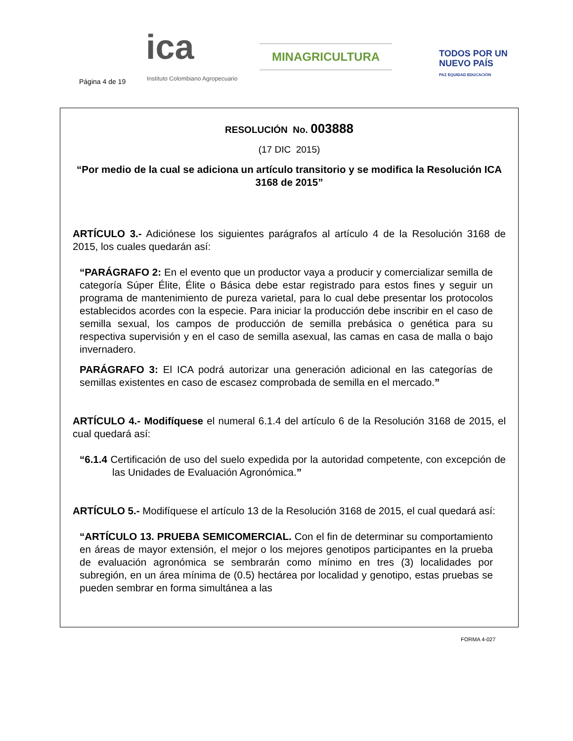Página 4 de 19
ica
Instituto Colombiano Agropecuario
MINAGRICULTURA
TODOS POR UN
NUEVO PAÍS
PAZ EQUIDAD EDUCACIÓN
RESOLUCIÓN No. 003888
(17 DIC 2015)
“Por medio de la cual se adiciona un artículo transitorio y se modifica la Resolución ICA 3168 de 2015”
ARTÍCULO 3.- Adiciónese los siguientes parágrafos al artículo 4 de la Resolución 3168 de 2015, los cuales quedarán así:
“PARÁGRAFO 2: En el evento que un productor vaya a producir y comercializar semilla de categoría Súper Élite, Élite o Básica debe estar registrado para estos fines y seguir un programa de mantenimiento de pureza varietal, para lo cual debe presentar los protocolos establecidos acordes con la especie. Para iniciar la producción debe inscribir en el caso de semilla sexual, los campos de producción de semilla prebásica o genética para su respectiva supervisión y en el caso de semilla asexual, las camas en casa de malla o bajo invernadero.
PARÁGRAFO 3: El ICA podrá autorizar una generación adicional en las categorías de semillas existentes en caso de escasez comprobada de semilla en el mercado.”
ARTÍCULO 4.- Modifíquese el numeral 6.1.4 del artículo 6 de la Resolución 3168 de 2015, el cual quedará así:
“6.1.4 Certificación de uso del suelo expedida por la autoridad competente, con excepción de las Unidades de Evaluación Agronómica.”
ARTÍCULO 5.- Modifíquese el artículo 13 de la Resolución 3168 de 2015, el cual quedará así:
“ARTÍCULO 13. PRUEBA SEMICOMERCIAL. Con el fin de determinar su comportamiento en áreas de mayor extensión, el mejor o los mejores genotipos participantes en la prueba de evaluación agronómica se sembrarán como mínimo en tres (3) localidades por subregión, en un área mínima de (0.5) hectárea por localidad y genotipo, estas pruebas se pueden sembrar en forma simultánea a las
FORMA 4-027